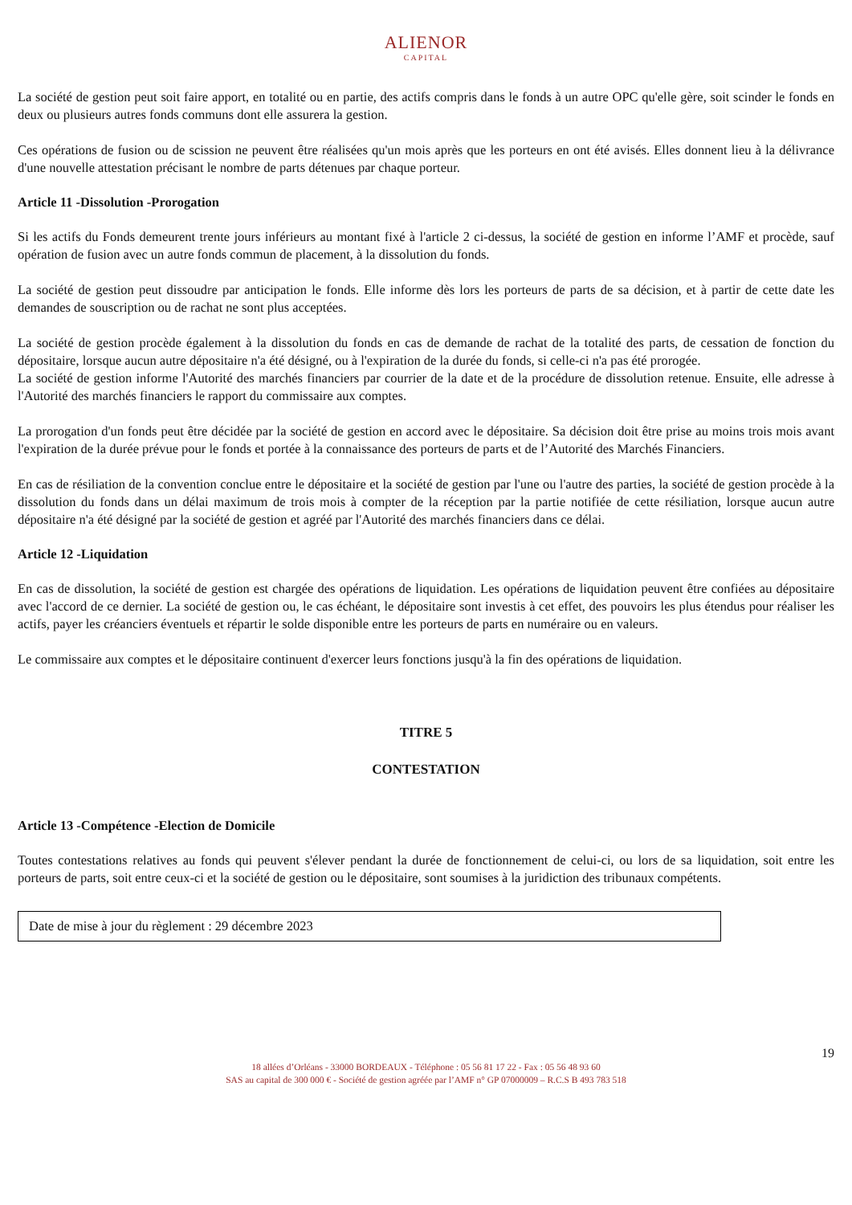ALIENOR CAPITAL
La société de gestion peut soit faire apport, en totalité ou en partie, des actifs compris dans le fonds à un autre OPC qu'elle gère, soit scinder le fonds en deux ou plusieurs autres fonds communs dont elle assurera la gestion.
Ces opérations de fusion ou de scission ne peuvent être réalisées qu'un mois après que les porteurs en ont été avisés. Elles donnent lieu à la délivrance d'une nouvelle attestation précisant le nombre de parts détenues par chaque porteur.
Article 11 -Dissolution -Prorogation
Si les actifs du Fonds demeurent trente jours inférieurs au montant fixé à l'article 2 ci-dessus, la société de gestion en informe l’AMF et procède, sauf opération de fusion avec un autre fonds commun de placement, à la dissolution du fonds.
La société de gestion peut dissoudre par anticipation le fonds. Elle informe dès lors les porteurs de parts de sa décision, et à partir de cette date les demandes de souscription ou de rachat ne sont plus acceptées.
La société de gestion procède également à la dissolution du fonds en cas de demande de rachat de la totalité des parts, de cessation de fonction du dépositaire, lorsque aucun autre dépositaire n'a été désigné, ou à l'expiration de la durée du fonds, si celle-ci n'a pas été prorogée.
La société de gestion informe l'Autorité des marchés financiers par courrier de la date et de la procédure de dissolution retenue. Ensuite, elle adresse à l'Autorité des marchés financiers le rapport du commissaire aux comptes.
La prorogation d'un fonds peut être décidée par la société de gestion en accord avec le dépositaire. Sa décision doit être prise au moins trois mois avant l'expiration de la durée prévue pour le fonds et portée à la connaissance des porteurs de parts et de l’Autorité des Marchés Financiers.
En cas de résiliation de la convention conclue entre le dépositaire et la société de gestion par l'une ou l'autre des parties, la société de gestion procède à la dissolution du fonds dans un délai maximum de trois mois à compter de la réception par la partie notifiée de cette résiliation, lorsque aucun autre dépositaire n'a été désigné par la société de gestion et agréé par l'Autorité des marchés financiers dans ce délai.
Article 12 -Liquidation
En cas de dissolution, la société de gestion est chargée des opérations de liquidation. Les opérations de liquidation peuvent être confiées au dépositaire avec l'accord de ce dernier. La société de gestion ou, le cas échéant, le dépositaire sont investis à cet effet, des pouvoirs les plus étendus pour réaliser les actifs, payer les créanciers éventuels et répartir le solde disponible entre les porteurs de parts en numéraire ou en valeurs.
Le commissaire aux comptes et le dépositaire continuent d'exercer leurs fonctions jusqu'à la fin des opérations de liquidation.
TITRE 5
CONTESTATION
Article 13 -Compétence -Election de Domicile
Toutes contestations relatives au fonds qui peuvent s'élever pendant la durée de fonctionnement de celui-ci, ou lors de sa liquidation, soit entre les porteurs de parts, soit entre ceux-ci et la société de gestion ou le dépositaire, sont soumises à la juridiction des tribunaux compétents.
Date de mise à jour du règlement : 29 décembre 2023
19
18 allées d’Orléans - 33000 BORDEAUX - Téléphone : 05 56 81 17 22 - Fax : 05 56 48 93 60
SAS au capital de 300 000 € - Société de gestion agréée par l’AMF n° GP 07000009 – R.C.S B 493 783 518